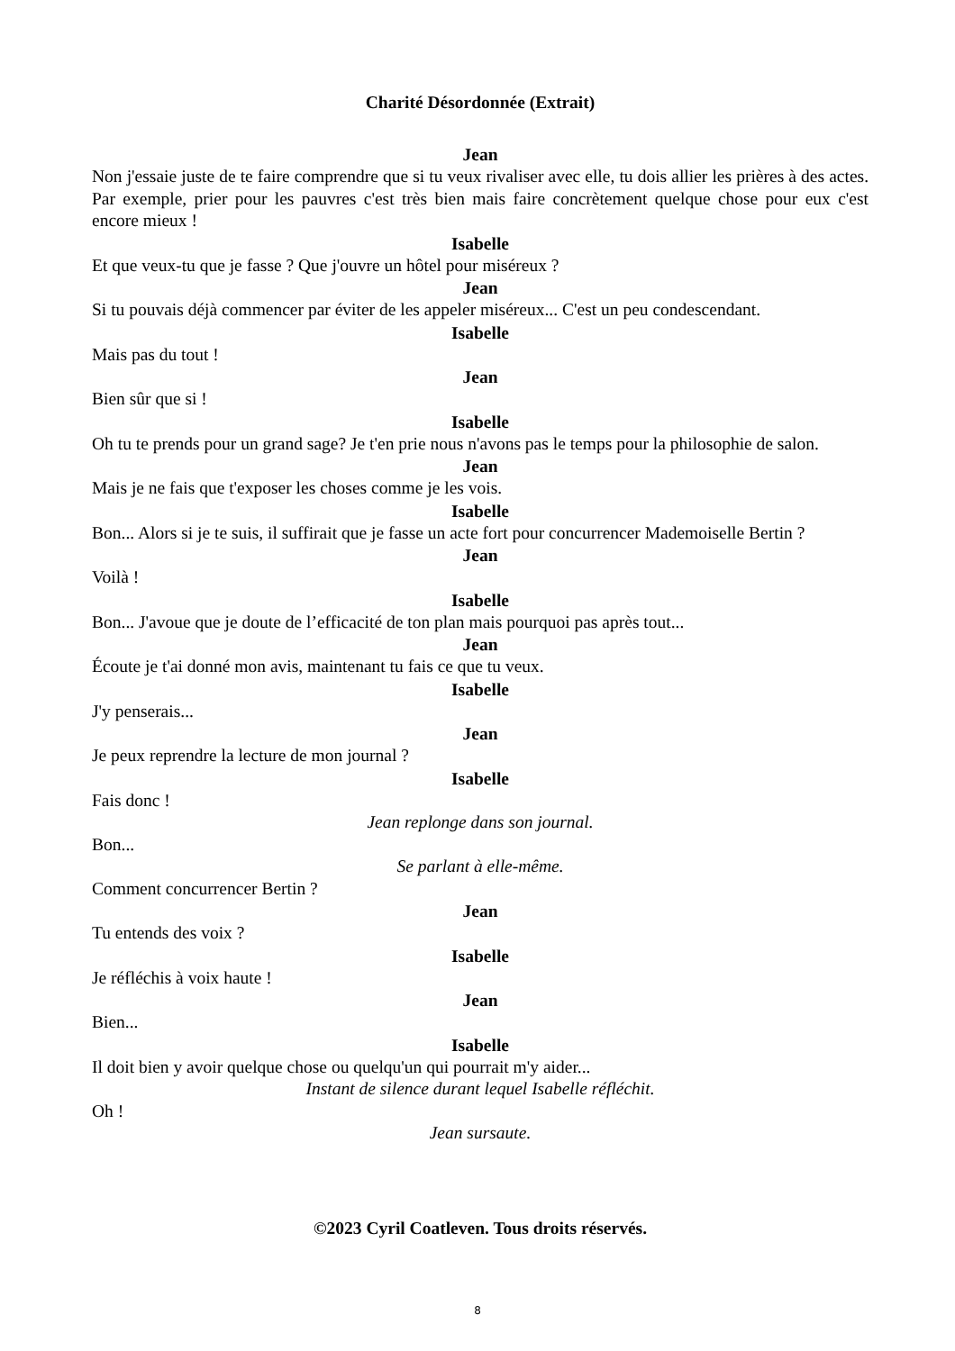Charité Désordonnée (Extrait)
Jean
Non j'essaie juste de te faire comprendre que si tu veux rivaliser avec elle, tu dois allier les prières à des actes. Par exemple, prier pour les pauvres c'est très bien mais faire concrètement quelque chose pour eux c'est encore mieux !
Isabelle
Et que veux-tu que je fasse ? Que j'ouvre un hôtel pour miséreux ?
Jean
Si tu pouvais déjà commencer par éviter de les appeler miséreux... C'est un peu condescendant.
Isabelle
Mais pas du tout !
Jean
Bien sûr que si !
Isabelle
Oh tu te prends pour un grand sage? Je t'en prie nous n'avons pas le temps pour la philosophie de salon.
Jean
Mais je ne fais que t'exposer les choses comme je les vois.
Isabelle
Bon... Alors si je te suis, il suffirait que je fasse un acte fort pour concurrencer Mademoiselle Bertin ?
Jean
Voilà !
Isabelle
Bon... J'avoue que je doute de l’efficacité de ton plan mais pourquoi pas après tout...
Jean
Écoute je t'ai donné mon avis, maintenant tu fais ce que tu veux.
Isabelle
J'y penserais...
Jean
Je peux reprendre la lecture de mon journal ?
Isabelle
Fais donc !
Jean replonge dans son journal.
Bon...
Se parlant à elle-même.
Comment concurrencer Bertin ?
Jean
Tu entends des voix ?
Isabelle
Je réfléchis à voix haute !
Jean
Bien...
Isabelle
Il doit bien y avoir quelque chose ou quelqu'un qui pourrait m'y aider...
Instant de silence durant lequel Isabelle réfléchit.
Oh !
Jean sursaute.
©2023 Cyril Coatleven. Tous droits réservés.
8